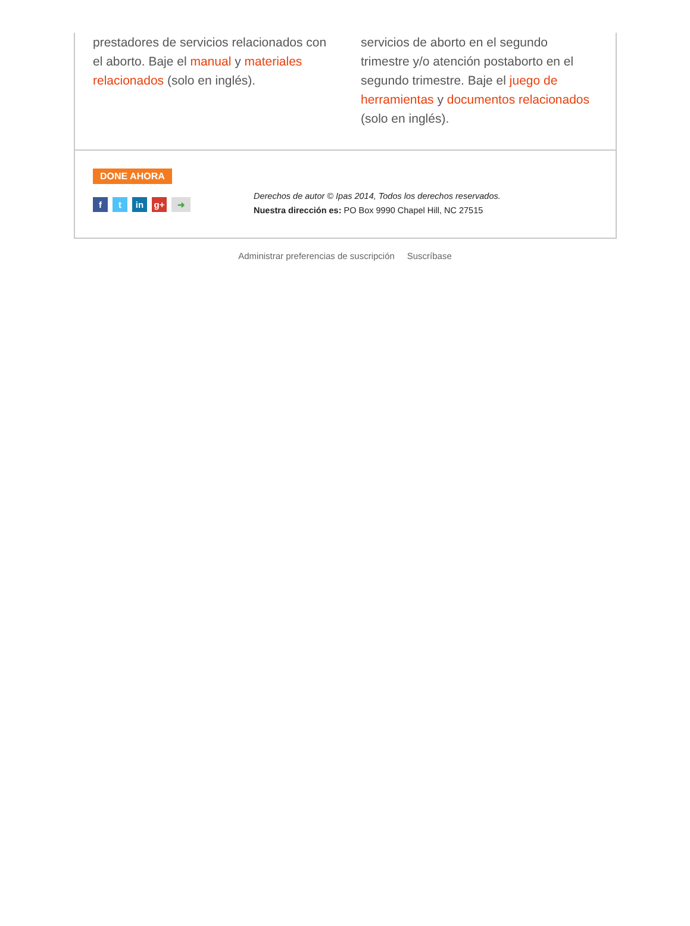prestadores de servicios relacionados con el aborto. Baje el manual y materiales relacionados (solo en inglés).
servicios de aborto en el segundo trimestre y/o atención postaborto en el segundo trimestre. Baje el juego de herramientas y documentos relacionados (solo en inglés).
DONE AHORA
ft in g+ ➜
Derechos de autor © Ipas 2014, Todos los derechos reservados.
Nuestra dirección es: PO Box 9990 Chapel Hill, NC 27515
Administrar preferencias de suscripción Suscríbase